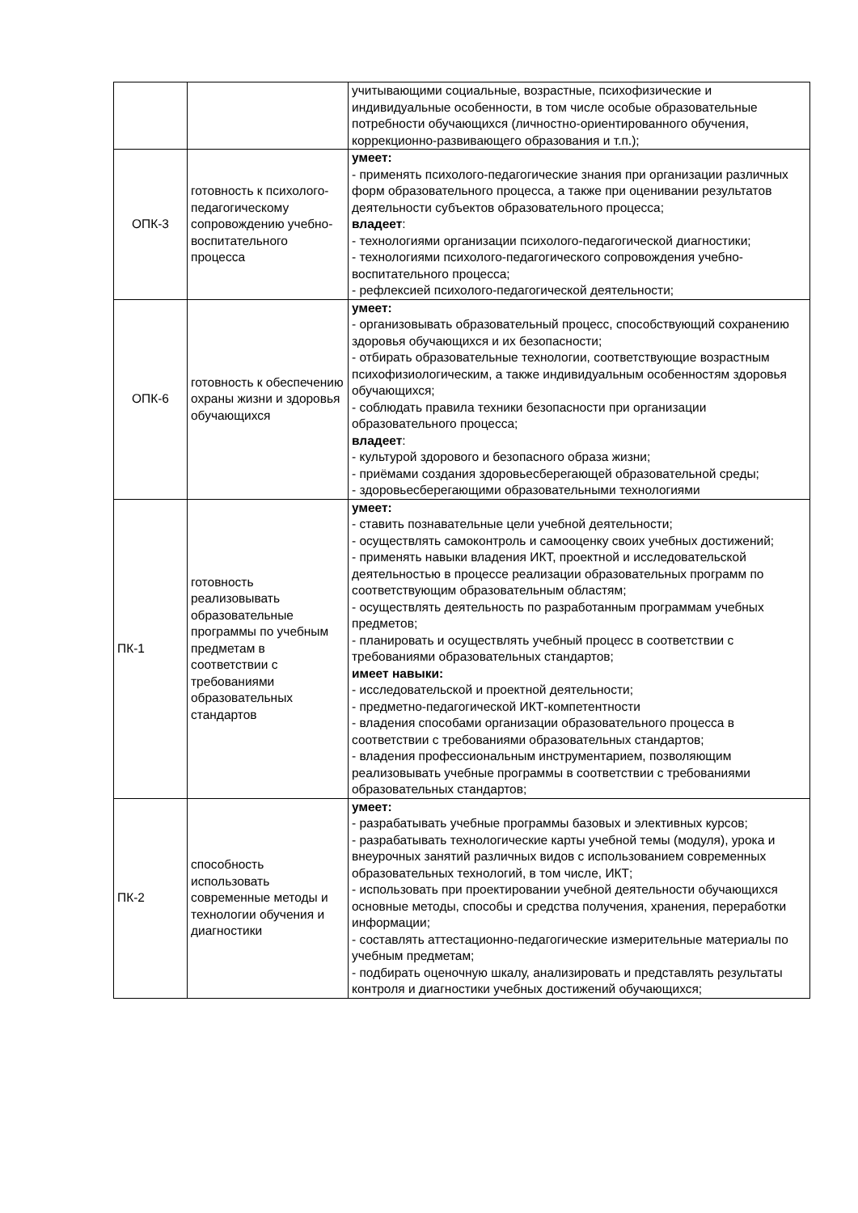| | | учитывающими социальные, возрастные, психофизические и индивидуальные особенности, в том числе особые образовательные потребности обучающихся (личностно-ориентированного обучения, коррекционно-развивающего образования и т.п.); |
| ОПК-3 | готовность к психолого-педагогическому сопровождению учебно-воспитательного процесса | умеет: - применять психолого-педагогические знания при организации различных форм образовательного процесса, а также при оценивании результатов деятельности субъектов образовательного процесса; владеет : - технологиями организации психолого-педагогической диагностики; - технологиями психолого-педагогического сопровождения учебно-воспитательного процесса; - рефлексией психолого-педагогической деятельности; |
| ОПК-6 | готовность к обеспечению охраны жизни и здоровья обучающихся | умеет: - организовывать образовательный процесс, способствующий сохранению здоровья обучающихся и их безопасности; - отбирать образовательные технологии, соответствующие возрастным психофизиологическим, а также индивидуальным особенностям здоровья обучающихся; - соблюдать правила техники безопасности при организации образовательного процесса; владеет : - культурой здорового и безопасного образа жизни; - приёмами создания здоровьесберегающей образовательной среды; - здоровьесберегающими образовательными технологиями |
| ПК-1 | готовность реализовывать образовательные программы по учебным предметам в соответствии с требованиями образовательных стандартов | умеет: - ставить познавательные цели учебной деятельности; - осуществлять самоконтроль и самооценку своих учебных достижений; - применять навыки владения ИКТ, проектной и исследовательской деятельностью в процессе реализации образовательных программ по соответствующим образовательным областям; - осуществлять деятельность по разработанным программам учебных предметов; - планировать и осуществлять учебный процесс в соответствии с требованиями образовательных стандартов; имеет навыки: - исследовательской и проектной деятельности; - предметно-педагогической ИКТ-компетентности - владения способами организации образовательного процесса в соответствии с требованиями образовательных стандартов; - владения профессиональным инструментарием, позволяющим реализовывать учебные программы в соответствии с требованиями образовательных стандартов; |
| ПК-2 | способность использовать современные методы и технологии обучения и диагностики | умеет: - разрабатывать учебные программы базовых и элективных курсов; - разрабатывать технологические карты учебной темы (модуля), урока и внеурочных занятий различных видов с использованием современных образовательных технологий, в том числе, ИКТ; - использовать при проектировании учебной деятельности обучающихся основные методы, способы и средства получения, хранения, переработки информации; - составлять аттестационно-педагогические измерительные материалы по учебным предметам; - подбирать оценочную шкалу, анализировать и представлять результаты контроля и диагностики учебных достижений обучающихся; |